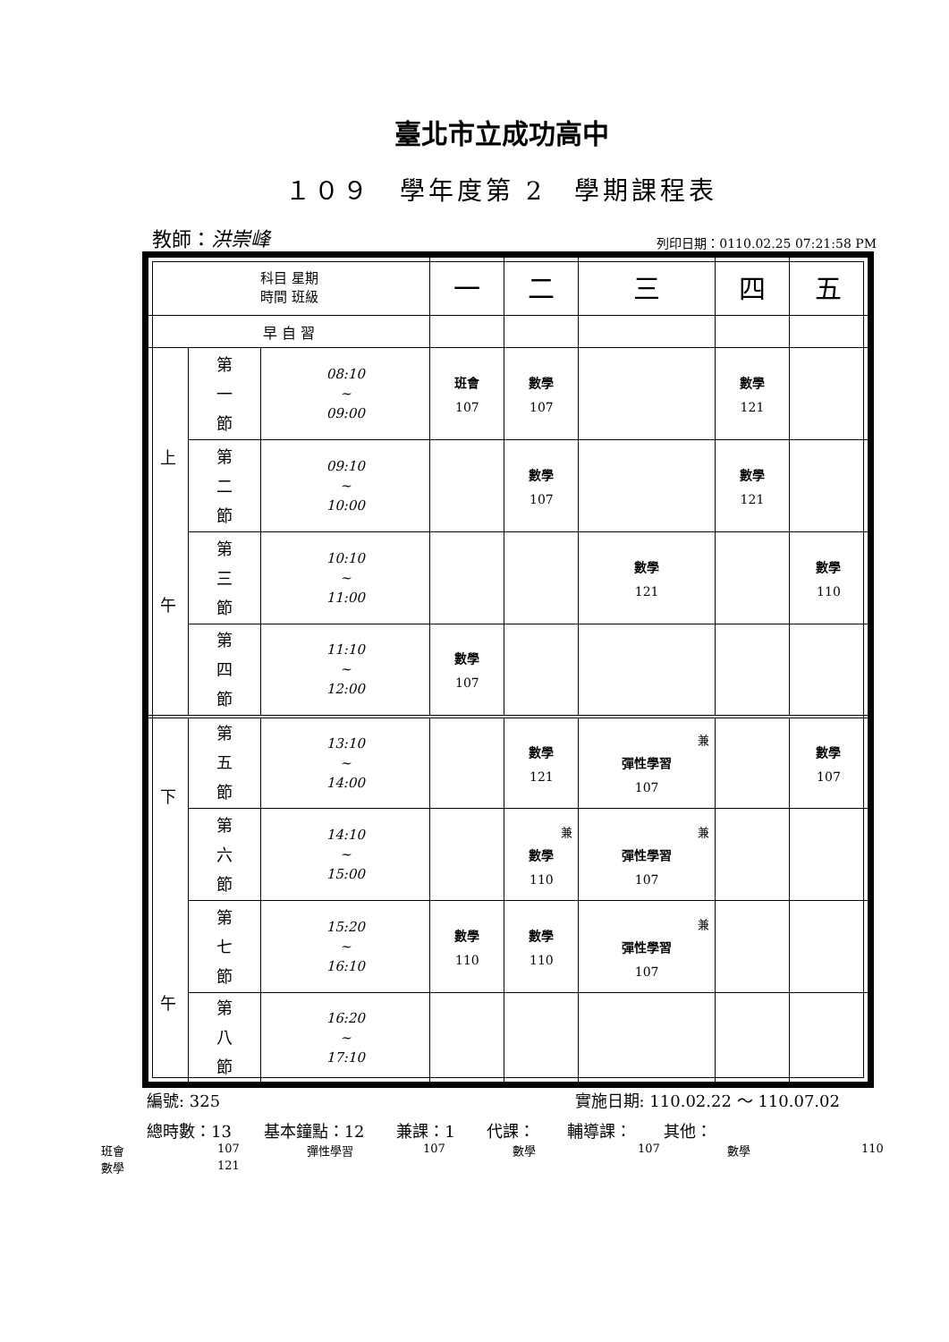臺北市立成功高中
１０９　學年度第 2　學期課程表
教師：洪崇峰 列印日期：0110.02.25 07:21:58 PM
| 科目 星期 時間 班級 | | | 一 | 二 | 三 | 四 | 五 |
| --- | --- | --- | --- | --- | --- | --- | --- |
| 早 自 習 | | | | | | | |
| 上 午 | 第 一 節 | 08:10 ~ 09:00 | 班會 107 | 數學 107 | | 數學 121 | |
| | 第 二 節 | 09:10 ~ 10:00 | | 數學 107 | | 數學 121 | |
| | 第 三 節 | 10:10 ~ 11:00 | | | 數學 121 | | 數學 110 |
| | 第 四 節 | 11:10 ~ 12:00 | 數學 107 | | | | |
| 下 午 | 第 五 節 | 13:10 ~ 14:00 | | 數學 121 | 兼 彈性學習 107 | | 數學 107 |
| | 第 六 節 | 14:10 ~ 15:00 | | 兼 數學 110 | 兼 彈性學習 107 | | |
| | 第 七 節 | 15:20 ~ 16:10 | 數學 110 | 數學 110 | 兼 彈性學習 107 | | |
| | 第 八 節 | 16:20 ~ 17:10 | | | | | |
編號: 325 實施日期: 110.02.22 ～ 110.07.02
總時數：13 基本鐘點：12 兼課：1 代課： 輔導課： 其他：
班會 107 彈性學習 107 數學 107 數學 110 數學 121